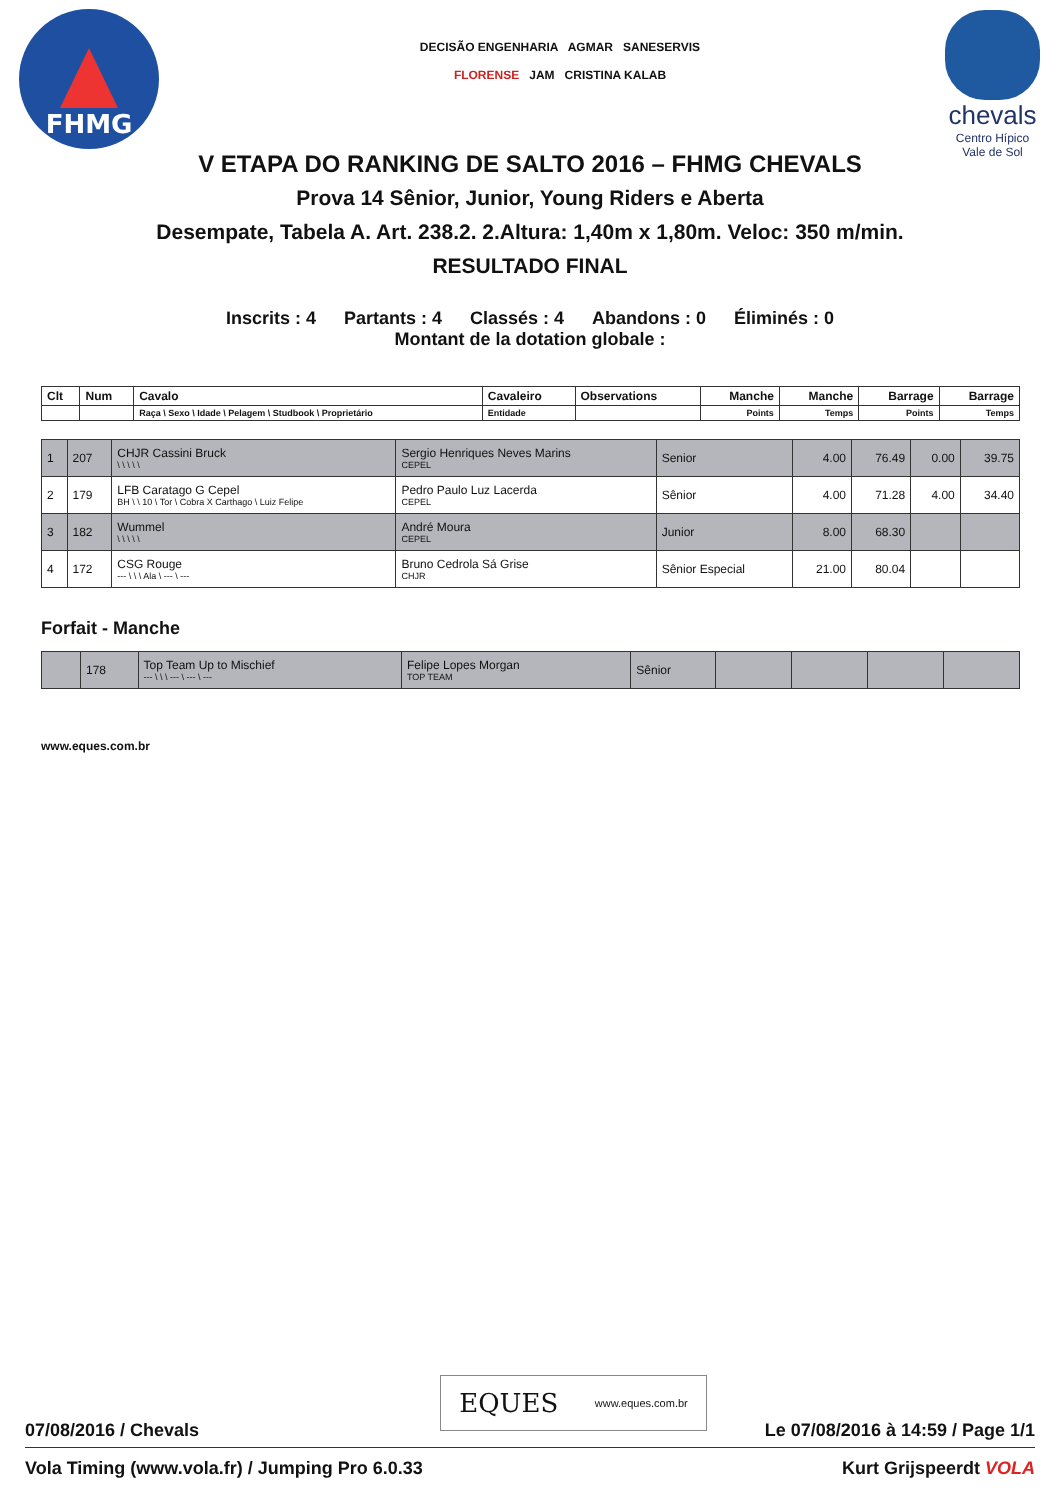FHMG
DECISÃO ENGENHARIA AGMAR SANESERVIS
FLORENSE JAM CRISTINA KALAB
chevals
Centro Hípico
Vale de Sol
V ETAPA DO RANKING DE SALTO 2016 – FHMG CHEVALS
Prova 14 Sênior, Junior, Young Riders e Aberta
Desempate, Tabela A. Art. 238.2. 2.Altura: 1,40m x 1,80m. Veloc: 350 m/min.
RESULTADO FINAL
Inscrits : 4 Partants : 4 Classés : 4 Abandons : 0 Éliminés : 0
Montant de la dotation globale :
| Clt | Num | Cavalo | Cavaleiro | Observations | Manche | Manche | Barrage | Barrage |
| --- | --- | --- | --- | --- | --- | --- | --- | --- |
| | | Raça \ Sexo \ Idade \ Pelagem \ Studbook \ Proprietário | Entidade | | Points | Temps | Points | Temps |
| 1 | 207 | CHJR Cassini Bruck \ \ \ \ \ | Sergio Henriques Neves Marins CEPEL | Senior | 4.00 | 76.49 | 0.00 | 39.75 |
| 2 | 179 | LFB Caratago G Cepel BH \ \ 10 \ Tor \ Cobra X Carthago \ Luiz Felipe | Pedro Paulo Luz Lacerda CEPEL | Sênior | 4.00 | 71.28 | 4.00 | 34.40 |
| 3 | 182 | Wummel \ \ \ \ \ | André Moura CEPEL | Junior | 8.00 | 68.30 | | |
| 4 | 172 | CSG Rouge --- \ \ \ Ala \ --- \ --- | Bruno Cedrola Sá Grise CHJR | Sênior Especial | 21.00 | 80.04 | | |
Forfait - Manche
| | 178 | Top Team Up to Mischief --- \ \ \ --- \ --- \ --- | Felipe Lopes Morgan TOP TEAM | Sênior | | | | |
www.eques.com.br
EQUES www.eques.com.br
07/08/2016 / Chevals Le 07/08/2016 à 14:59 / Page 1/1
Vola Timing (www.vola.fr) / Jumping Pro 6.0.33 Kurt Grijspeerdt VOLA